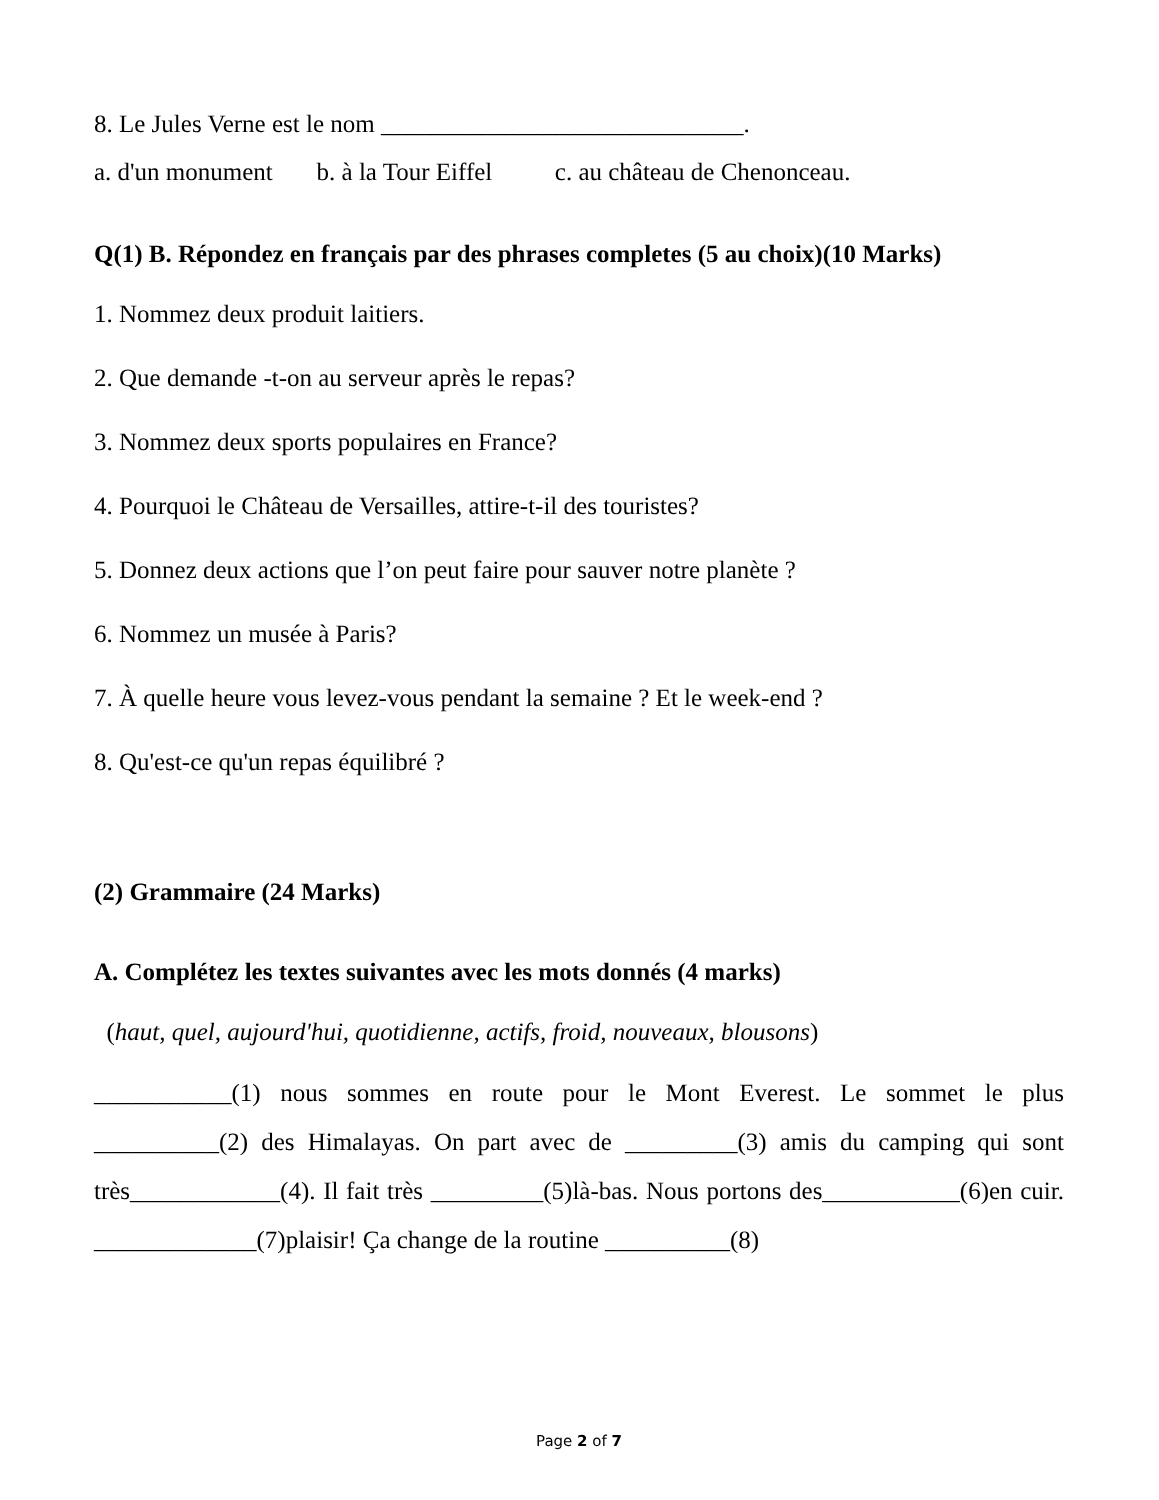8. Le Jules Verne est le nom _____________________________.
a. d'un monument b. à la Tour Eiffel c. au château de Chenonceau.
Q(1) B. Répondez en français par des phrases completes (5 au choix)(10 Marks)
1. Nommez deux produit laitiers.
2. Que demande -t-on au serveur après le repas?
3. Nommez deux sports populaires en France?
4. Pourquoi le Château de Versailles, attire-t-il des touristes?
5. Donnez deux actions que l’on peut faire pour sauver notre planète ?
6. Nommez un musée à Paris?
7. À quelle heure vous levez-vous pendant la semaine ? Et le week-end ?
8. Qu'est-ce qu'un repas équilibré ?
(2) Grammaire (24 Marks)
A. Complétez les textes suivantes avec les mots donnés (4 marks)
(haut, quel, aujourd'hui, quotidienne, actifs, froid, nouveaux, blousons)
___________(1) nous sommes en route pour le Mont Everest. Le sommet le plus __________(2) des Himalayas. On part avec de _________(3) amis du camping qui sont très____________(4). Il fait très _________(5)là-bas. Nous portons des___________(6)en cuir. _____________(7)plaisir! Ça change de la routine __________(8)
Page 2 of 7